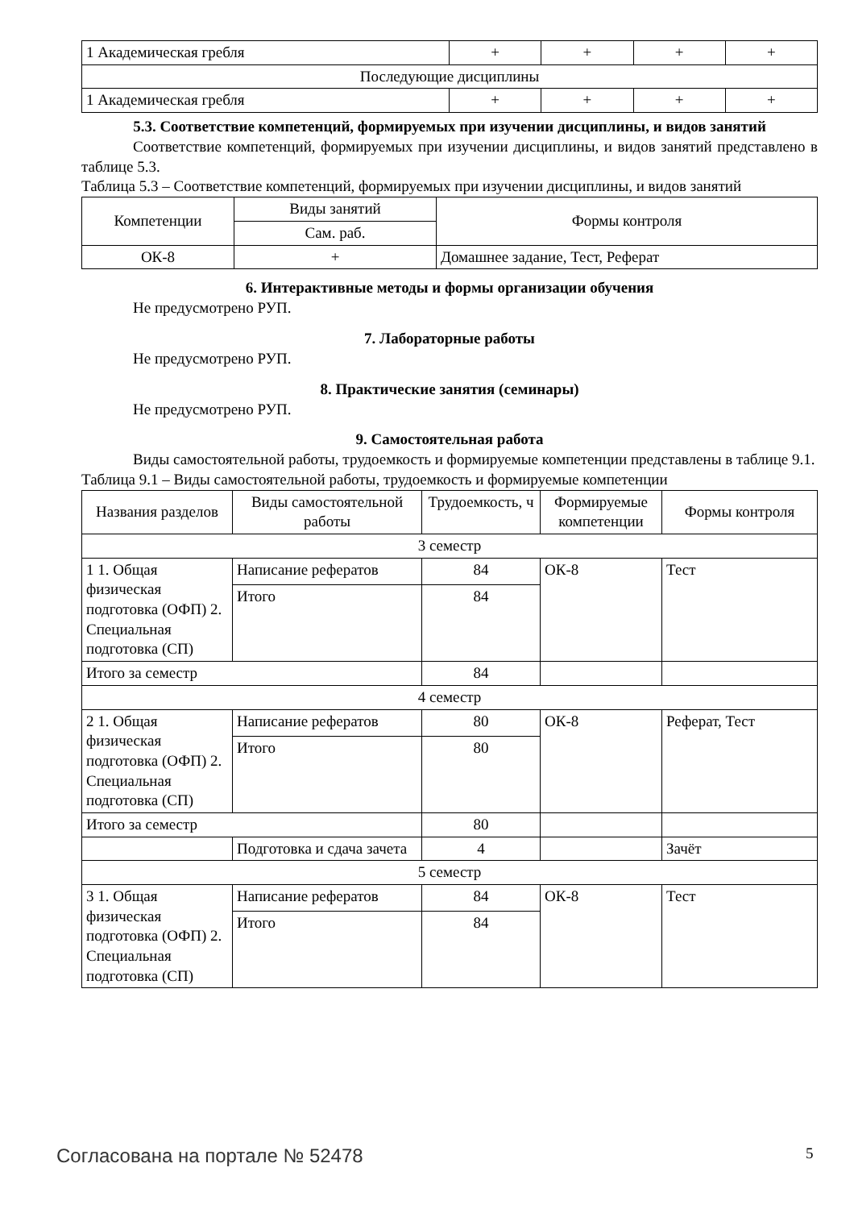| 1 Академическая гребля | + | + | + | + |
| Последующие дисциплины | | | | |
| 1 Академическая гребля | + | + | + | + |
5.3. Соответствие компетенций, формируемых при изучении дисциплины, и видов занятий
Соответствие компетенций, формируемых при изучении дисциплины, и видов занятий представлено в таблице 5.3.
Таблица 5.3 – Соответствие компетенций, формируемых при изучении дисциплины, и видов занятий
| Компетенции | Виды занятий | Формы контроля |
| --- | --- | --- |
| | Сам. раб. | |
| ОК-8 | + | Домашнее задание, Тест, Реферат |
6. Интерактивные методы и формы организации обучения
Не предусмотрено РУП.
7. Лабораторные работы
Не предусмотрено РУП.
8. Практические занятия (семинары)
Не предусмотрено РУП.
9. Самостоятельная работа
Виды самостоятельной работы, трудоемкость и формируемые компетенции представлены в таблице 9.1.
Таблица 9.1 – Виды самостоятельной работы, трудоемкость и формируемые компетенции
| Названия разделов | Виды самостоятельной работы | Трудоемкость, ч | Формируемые компетенции | Формы контроля |
| --- | --- | --- | --- | --- |
| 3 семестр | | | | |
| 1 1. Общая физическая подготовка (ОФП) 2. Специальная подготовка (СП) | Написание рефератов | 84 | ОК-8 | Тест |
| | Итого | 84 | | |
| Итого за семестр | | 84 | | |
| 4 семестр | | | | |
| 2 1. Общая физическая подготовка (ОФП) 2. Специальная подготовка (СП) | Написание рефератов | 80 | ОК-8 | Реферат, Тест |
| | Итого | 80 | | |
| Итого за семестр | | 80 | | |
| | Подготовка и сдача зачета | 4 | | Зачёт |
| 5 семестр | | | | |
| 3 1. Общая физическая подготовка (ОФП) 2. Специальная подготовка (СП) | Написание рефератов | 84 | ОК-8 | Тест |
| | Итого | 84 | | |
Согласована на портале № 52478 5